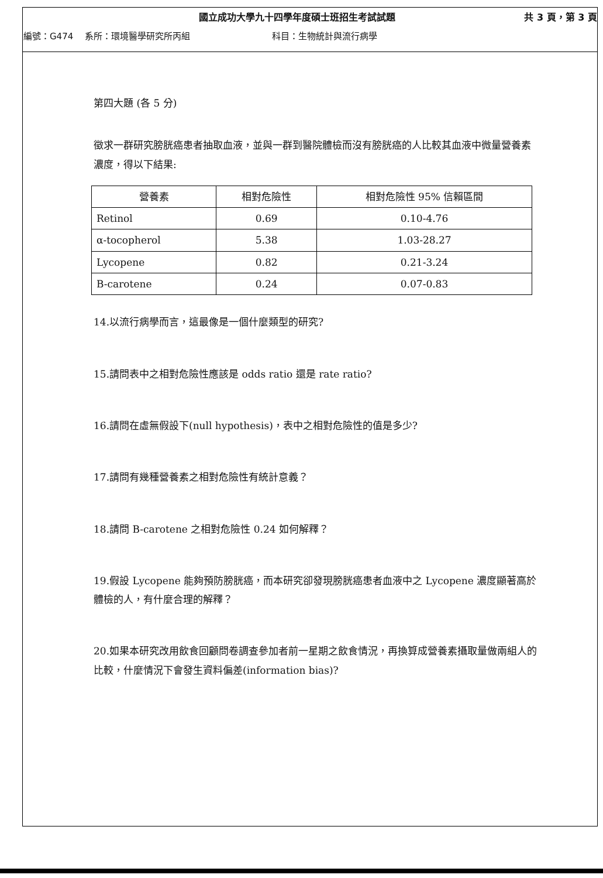國立成功大學九十四學年度碩士班招生考試試題 共 3 頁，第 3 頁
編號：G474 系所：環境醫學研究所丙組 科目：生物統計與流行病學
第四大題 (各 5 分)
徵求一群研究膀胱癌患者抽取血液，並與一群到醫院體檢而沒有膀胱癌的人比較其血液中微量營養素濃度，得以下結果:
| 營養素 | 相對危險性 | 相對危險性 95% 信賴區間 |
| --- | --- | --- |
| Retinol | 0.69 | 0.10-4.76 |
| α-tocopherol | 5.38 | 1.03-28.27 |
| Lycopene | 0.82 | 0.21-3.24 |
| B-carotene | 0.24 | 0.07-0.83 |
14.以流行病學而言，這最像是一個什麼類型的研究?
15.請問表中之相對危險性應該是 odds ratio 還是 rate ratio?
16.請問在虛無假設下(null hypothesis)，表中之相對危險性的值是多少?
17.請問有幾種營養素之相對危險性有統計意義？
18.請問 B-carotene 之相對危險性 0.24 如何解釋？
19.假設 Lycopene 能夠預防膀胱癌，而本研究卻發現膀胱癌患者血液中之 Lycopene 濃度顯著高於體檢的人，有什麼合理的解釋？
20.如果本研究改用飲食回顧問卷調查參加者前一星期之飲食情況，再換算成營養素攝取量做兩組人的比較，什麼情況下會發生資料偏差(information bias)?